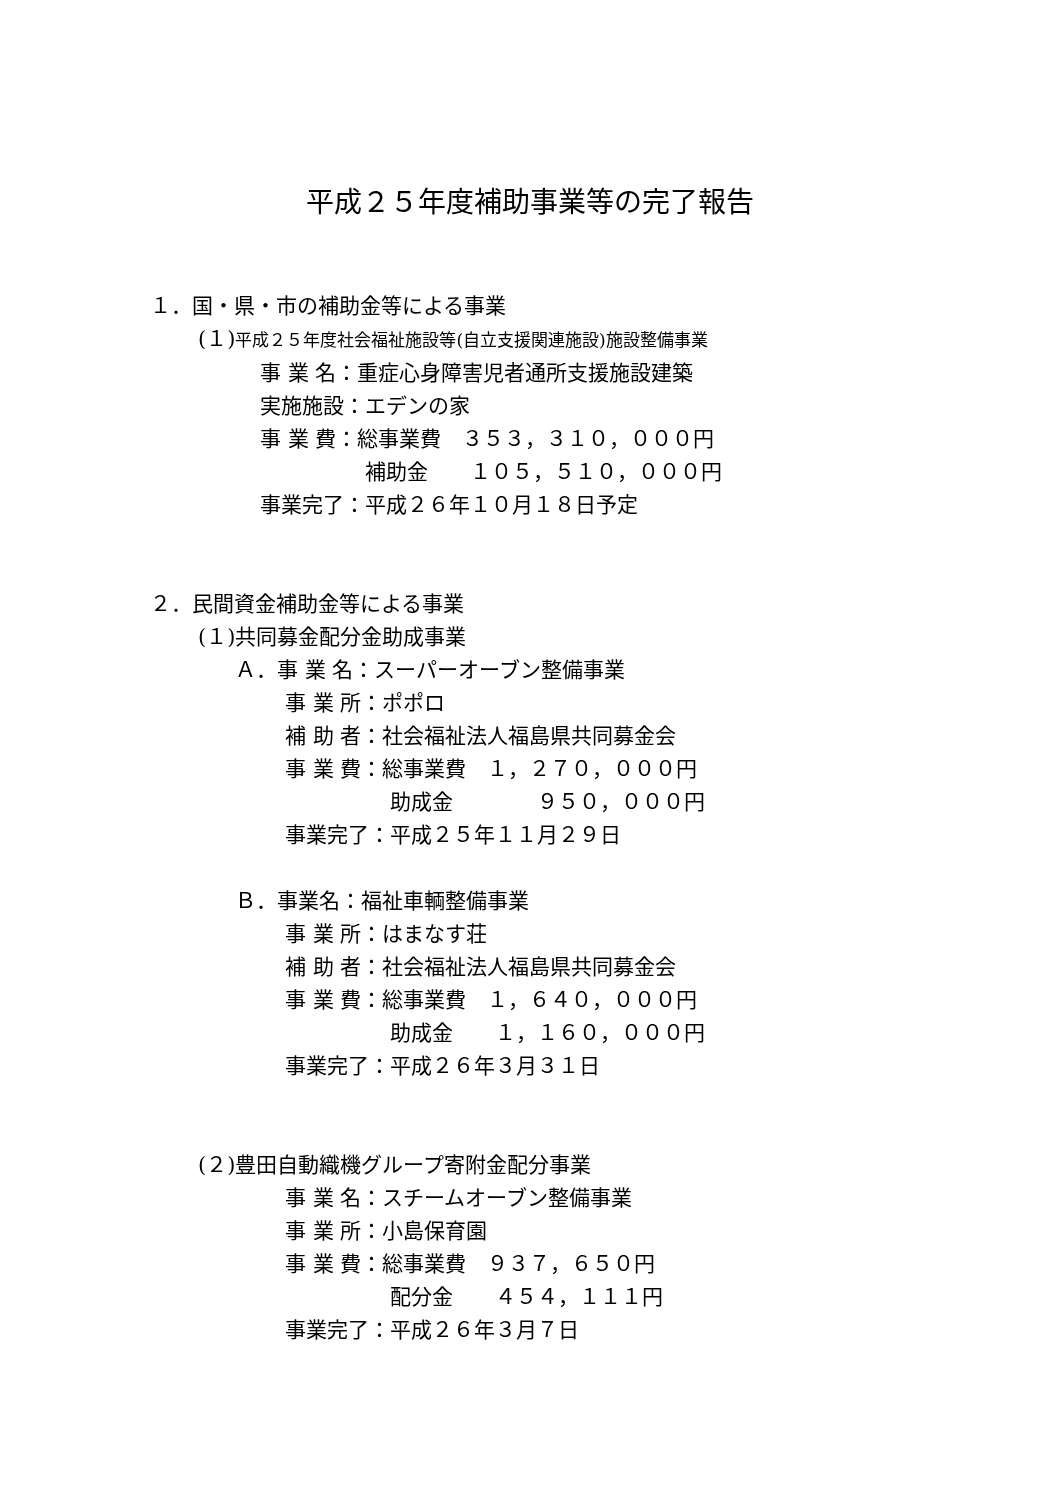平成２５年度補助事業等の完了報告
１．国・県・市の補助金等による事業
(１)平成２５年度社会福祉施設等(自立支援関連施設)施設整備事業
事 業 名：重症心身障害児者通所支援施設建築
実施施設：エデンの家
事 業 費：総事業費　３５３，３１０，０００円
　　　　　補助金　　１０５，５１０，０００円
事業完了：平成２６年１０月１８日予定
２．民間資金補助金等による事業
(１)共同募金配分金助成事業
Ａ．事 業 名：スーパーオーブン整備事業
事 業 所：ポポロ
補 助 者：社会福祉法人福島県共同募金会
事 業 費：総事業費　１，２７０，０００円
　　　　　助成金　　　　９５０，０００円
事業完了：平成２５年１１月２９日
Ｂ．事業名：福祉車輌整備事業
事 業 所：はまなす荘
補 助 者：社会福祉法人福島県共同募金会
事 業 費：総事業費　１，６４０，０００円
　　　　　助成金　　１，１６０，０００円
事業完了：平成２６年３月３１日
(２)豊田自動織機グループ寄附金配分事業
事 業 名：スチームオーブン整備事業
事 業 所：小島保育園
事 業 費：総事業費　９３７，６５０円
　　　　　配分金　　４５４，１１１円
事業完了：平成２６年３月７日